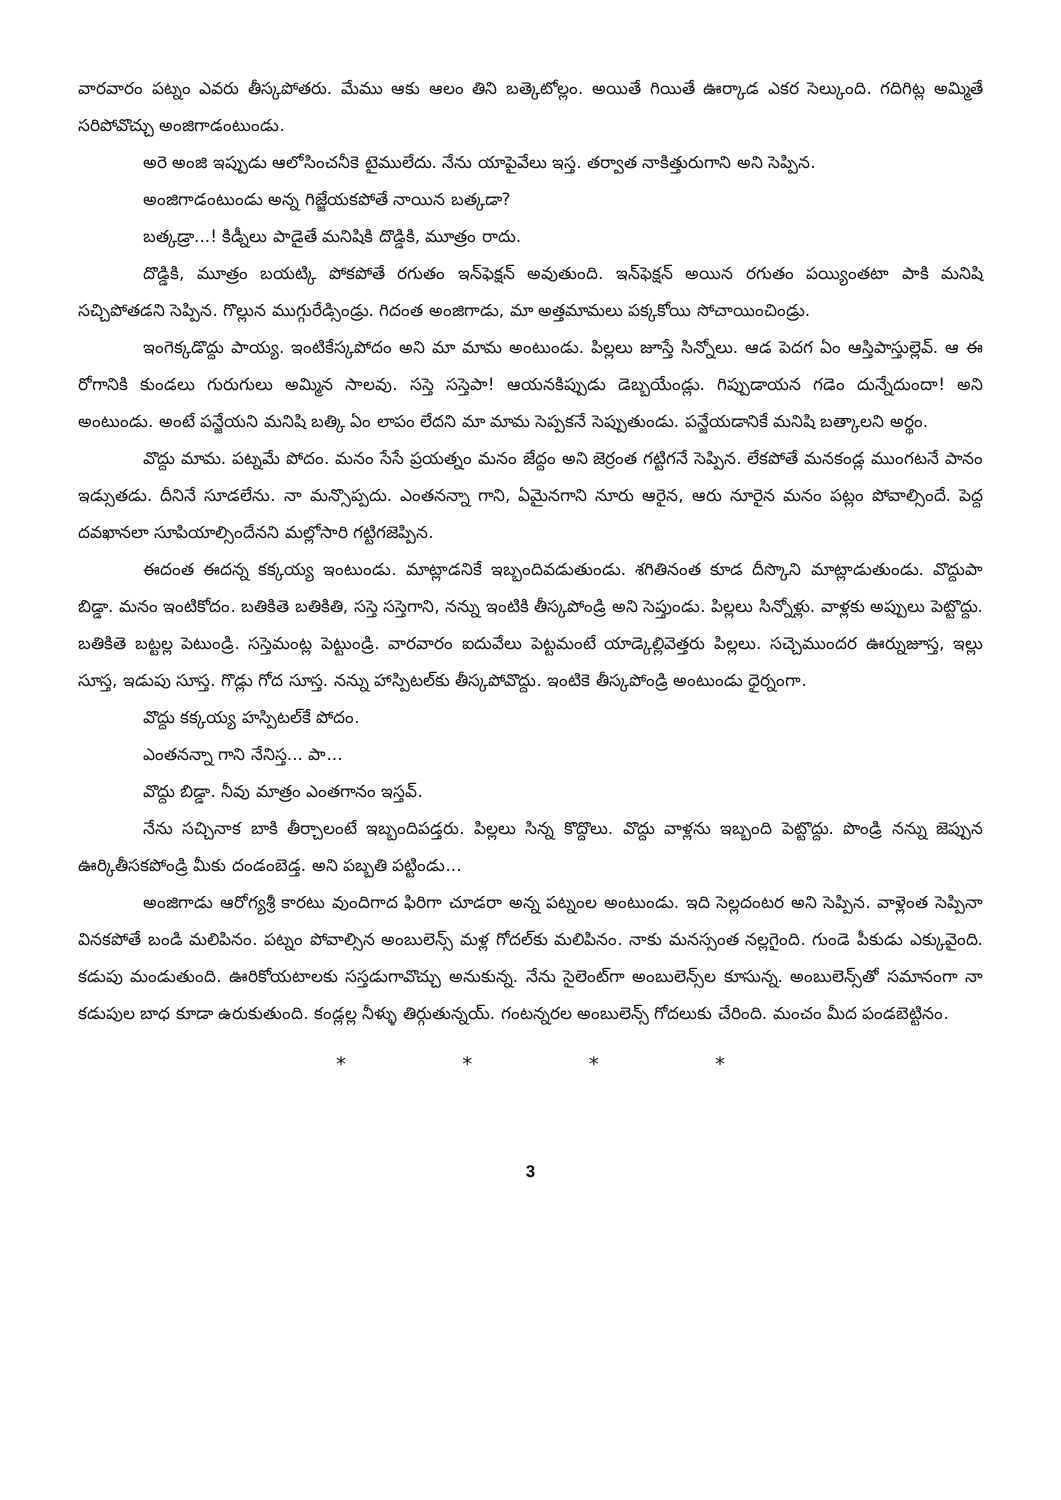వారవారం పట్నం ఎవరు తీస్కపోతరు. మేము ఆకు ఆలం తిని బత్కెటోల్లం. అయితే గియితే ఊర్కాడ ఎకర సెల్కుంది. గదిగిట్ల అమ్మితే సరిపోవొచ్చు అంజిగాడంటుండు.
అరె అంజి ఇప్పుడు ఆలోసించనీకె టైములేదు. నేను యాపైవేలు ఇస్త. తర్వాత నాకిత్తురుగాని అని సెప్పిన.
అంజిగాడంటుండు అన్న గిజ్జేయకపోతే నాయిన బత్కడా?
బత్కడ్రా...! కిడ్నీలు పాడైతే మనిషికి దొడ్డికి, మూత్రం రాదు.
దొడ్డికి, మూత్రం బయట్కి పోకపోతే రగుతం ఇన్‌ఫెక్షన్ అవుతుంది. ఇన్‌ఫెక్షన్ అయిన రగుతం పయ్యింతటా పాకి మనిషి సచ్చిపోతడని సెప్పిన. గొల్లున ముగ్గురేడ్సిండ్రు. గిదంత అంజిగాడు, మా అత్తమామలు పక్కకోయి సోచాయించిండ్రు.
ఇంగెక్కడొద్దు పాయ్య. ఇంటికేస్కపోదం అని మా మామ అంటుండు. పిల్లలు జూస్తే సిన్నోలు. ఆడ పెదగ ఏం ఆస్తిపాస్తుల్లెవ్. ఆ ఈ రోగానికి కుండలు గురుగులు అమ్మిన సాలవు. సస్తె సస్తెపా! ఆయనకిప్పుడు డెబ్బయేండ్లు. గిప్పుడాయన గడెం దున్నేదుందా! అని అంటుండు. అంటే పన్జేయని మనిషి బత్కి ఏం లాపం లేదని మా మామ సెప్పకనే సెప్పుతుండు. పన్జేయడానికే మనిషి బత్కాలని అర్థం.
వొద్దు మామ. పట్నమే పోదం. మనం సేసే ప్రయత్నం మనం జేద్దం అని జెర్రంత గట్టిగనే సెప్పిన. లేకపోతే మనకండ్ల ముంగటనే పానం ఇడ్సుతడు. దీనినే సూడలేను. నా మన్సొప్పదు. ఎంతనన్నా గాని, ఏమైనగాని నూరు ఆరైన, ఆరు నూరైన మనం పట్లం పోవాల్సిందే. పెద్ద దవఖానలా సూపియాల్సిందేనని మల్లోసారి గట్టిగజెప్పిన.
ఈదంత ఈదన్న కక్కయ్య ఇంటుండు. మాట్లాడనికే ఇబ్బందివడుతుండు. శగితినంత కూడ దీస్కొని మాట్లాడుతుండు. వొద్దుపా బిడ్డా. మనం ఇంటికోదం. బతికితె బతికితి, సస్తె సస్తెగాని, నన్ను ఇంటికి తీస్కపోండ్రి అని సెప్తుండు. పిల్లలు సిన్నోళ్లు. వాళ్లకు అప్పులు పెట్టొద్దు. బతికితె బట్టల్ల పెటుండ్రి. సస్తెమంట్ల పెట్టుండ్రి. వారవారం ఐదువేలు పెట్టమంటే యాడ్కెల్లివెత్తరు పిల్లలు. సచ్చెముందర ఊర్నుజూస్త, ఇల్లు సూస్త, ఇడుపు సూస్త. గొడ్లు గోద సూస్త. నన్ను హాస్పిటల్‌కు తీస్కపోవొద్దు. ఇంటికె తీస్కపోండ్రి అంటుండు ధైర్నంగా.
వొద్దు కక్కయ్య హస్పిటల్‌కే పోదం.
ఎంతనన్నా గాని నేనిస్త... పా...
వొద్దు బిడ్డా. నీవు మాత్రం ఎంతగానం ఇస్తవ్.
నేను సచ్చినాక బాకి తీర్చాలంటే ఇబ్బందిపడ్తరు. పిల్లలు సిన్న కొద్దొలు. వొద్దు వాళ్లను ఇబ్బంది పెట్టొద్దు. పొండ్రి నన్ను జెప్పున ఊర్కితీసకపోండ్రి మీకు దండంబెడ్త. అని పబ్బతి పట్టిండు...
అంజిగాడు ఆరోగ్యశ్రీ కారటు వుందిగాద ఫిరిగా చూడరా అన్న పట్నంల అంటుండు. ఇది సెల్లదంటర అని సెప్పిన. వాళ్లెంత సెప్పినా వినకపోతే బండి మలిపినం. పట్నం పోవాల్సిన అంబులెన్స్ మళ్ల గోదల్‌కు మలిపినం. నాకు మనస్సంత నల్లగైంది. గుండె పీకుడు ఎక్కువైంది. కడుపు మండుతుంది. ఊరికోయటాలకు సస్తడుగావొచ్చు అనుకున్న. నేను సైలెంట్‌గా అంబులెన్స్‌ల కూసున్న. అంబులెన్స్‌తో సమానంగా నా కడుపుల బాధ కూడా ఉరుకుతుంది. కండ్లల్ల నీళ్ళు తిర్గుతున్నయ్. గంటన్నరల అంబులెన్స్ గోదలుకు చేరింది. మంచం మీద పండబెట్టినం.
* * * *
3